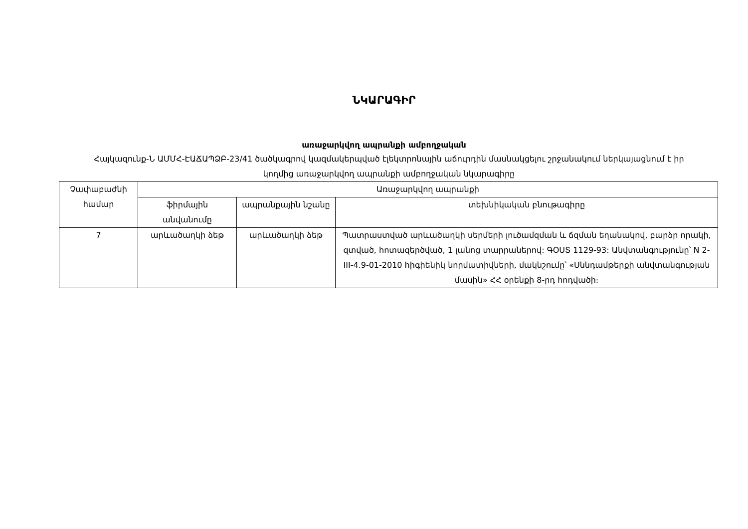ՆԿԱՐԱԳԻՐ
առաջարկվող ապրանքի ամբողջական
Հայկազունք-Ն ԱՄՄՀ-ԷԱՃԱՊՁԲ-23/41 ծածկագրով կազմակերպված էլեկտրոնային աճուրդին մասնակցելու շրջանակում ներկայացնում է իր կողմից առաջարկվող ապրանքի ամբողջական նկարագիրը
| Չափաբաժնի համար | Առաջարկվող ապրանքի | | |
| --- | --- | --- | --- |
| | ֆիրմային անվանումը | ապրանքային նշանը | տեխնիկական բնութագիրը |
| 7 | արևածաղկի ձեթ | արևածաղկի ձեթ | Պատրաստված արևածաղկի սերմերի լուծամզման և ճզման եղանակով, բարձր որակի, զտված, հոտազերծված, 1 լանոց տարրաներով: ԳՕՍՏ 1129-93: Անվտանգությունը՝ N 2-III-4.9-01-2010 հիգիենիկ նորմատիվների, մակնշումը՝ «Սննդամթերքի անվտանգության մասին» ՀՀ օրենքի 8-րդ հոդվածի։ |